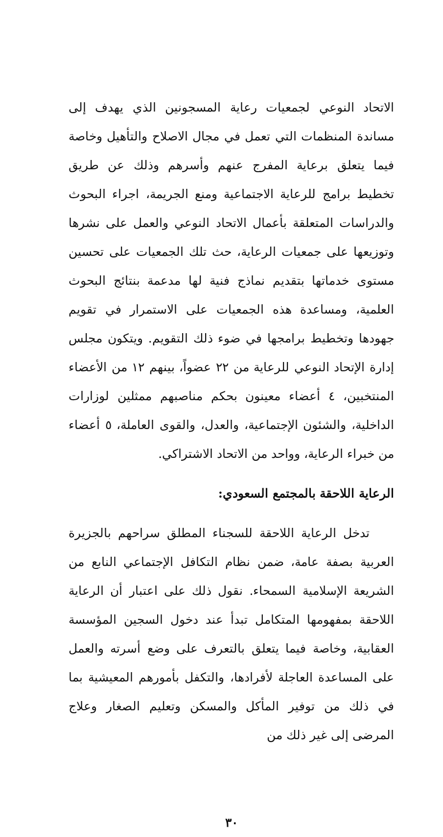الاتحاد النوعي لجمعيات رعاية المسجونين الذي يهدف إلى مساندة المنظمات التي تعمل في مجال الاصلاح والتأهيل وخاصة فيما يتعلق برعاية المفرج عنهم وأسرهم وذلك عن طريق تخطيط برامج للرعاية الاجتماعية ومنع الجريمة، اجراء البحوث والدراسات المتعلقة بأعمال الاتحاد النوعي والعمل على نشرها وتوزيعها على جمعيات الرعاية، حث تلك الجمعيات على تحسين مستوى خدماتها بتقديم نماذج فنية لها مدعمة بنتائج البحوث العلمية، ومساعدة هذه الجمعيات على الاستمرار في تقويم جهودها وتخطيط برامجها في ضوء ذلك التقويم. ويتكون مجلس إدارة الإتحاد النوعي للرعاية من ٢٢ عضواً، بينهم ١٢ من الأعضاء المنتخبين، ٤ أعضاء معينون بحكم مناصبهم ممثلين لوزارات الداخلية، والشئون الإجتماعية، والعدل، والقوى العاملة، ٥ أعضاء من خبراء الرعاية، وواحد من الاتحاد الاشتراكي.
الرعاية اللاحقة بالمجتمع السعودي:
تدخل الرعاية اللاحقة للسجناء المطلق سراحهم بالجزيرة العربية بصفة عامة، ضمن نظام التكافل الإجتماعي النابع من الشريعة الإسلامية السمحاء. نقول ذلك على اعتبار أن الرعاية اللاحقة بمفهومها المتكامل تبدأ عند دخول السجين المؤسسة العقابية، وخاصة فيما يتعلق بالتعرف على وضع أسرته والعمل على المساعدة العاجلة لأفرادها، والتكفل بأمورهم المعيشية بما في ذلك من توفير المأكل والمسكن وتعليم الصغار وعلاج المرضى إلى غير ذلك من
٣٠